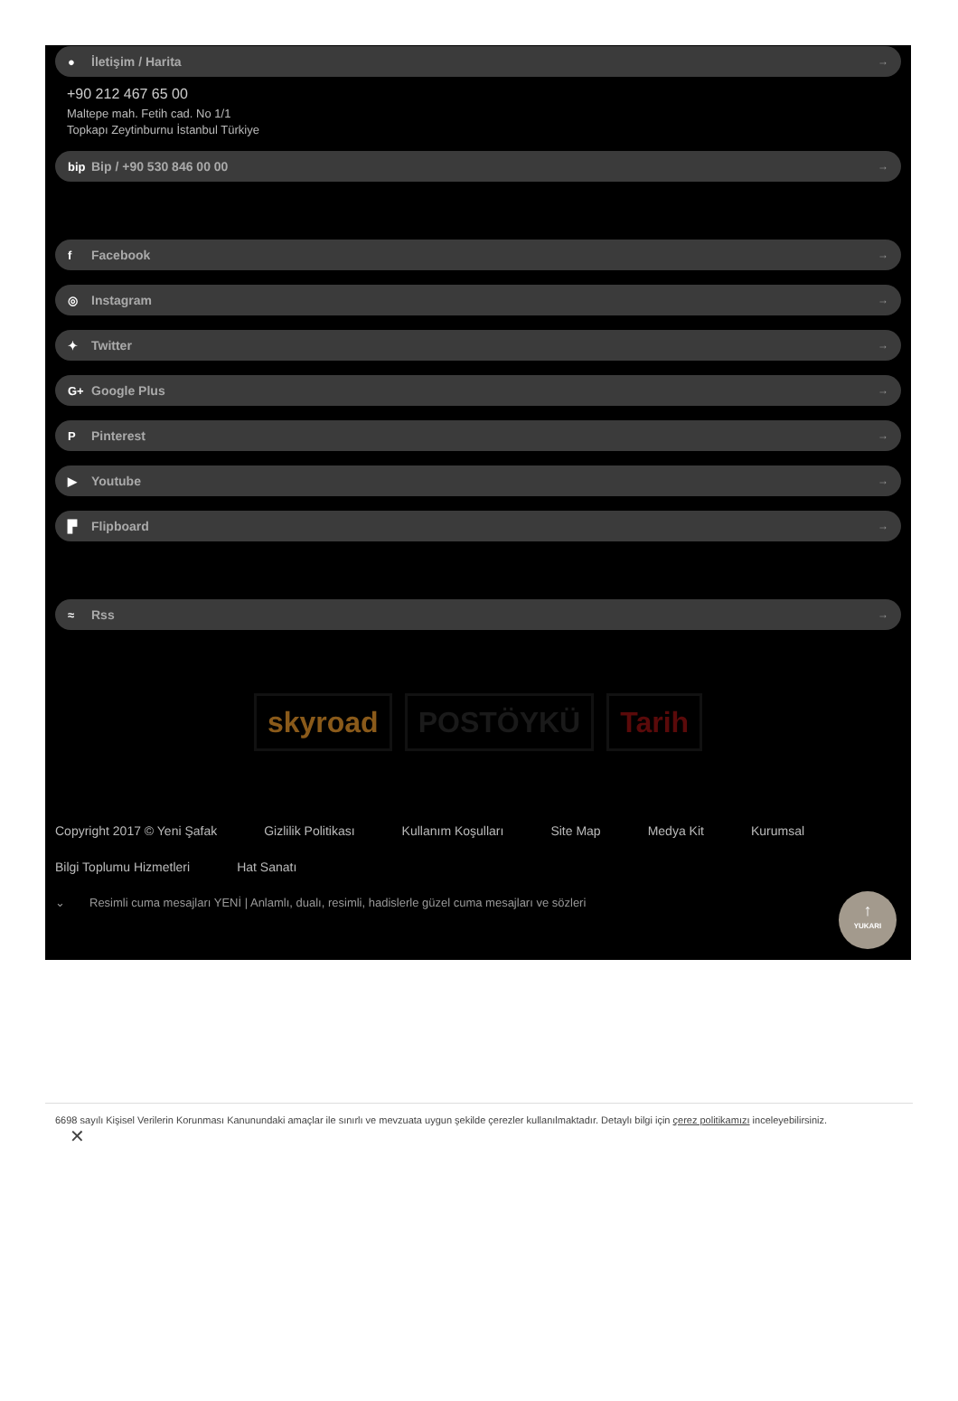● İletişim / Harita →
+90 212 467 65 00
Maltepe mah. Fetih cad. No 1/1
Topkapı Zeytinburnu İstanbul Türkiye
bip Bip / +90 530 846 00 00 →
f Facebook →
◎ Instagram →
✦ Twitter →
G+ Google Plus →
P Pinterest →
▶ Youtube →
▛ Flipboard →
≈ Rss →
skyroad POSTÖYKÜ Tarih
Copyright 2017 © Yeni Şafak Gizlilik Politikası Kullanım Koşulları Site Map Medya Kit Kurumsal Bilgi Toplumu Hizmetleri Hat Sanatı
⌄ Resimli cuma mesajları YENİ | Anlamlı, dualı, resimli, hadislerle güzel cuma mesajları ve sözleri
↑
YUKARI
6698 sayılı Kişisel Verilerin Korunması Kanunundaki amaçlar ile sınırlı ve mevzuata uygun şekilde çerezler kullanılmaktadır. Detaylı bilgi için çerez politikamızı inceleyebilirsiniz.
✕